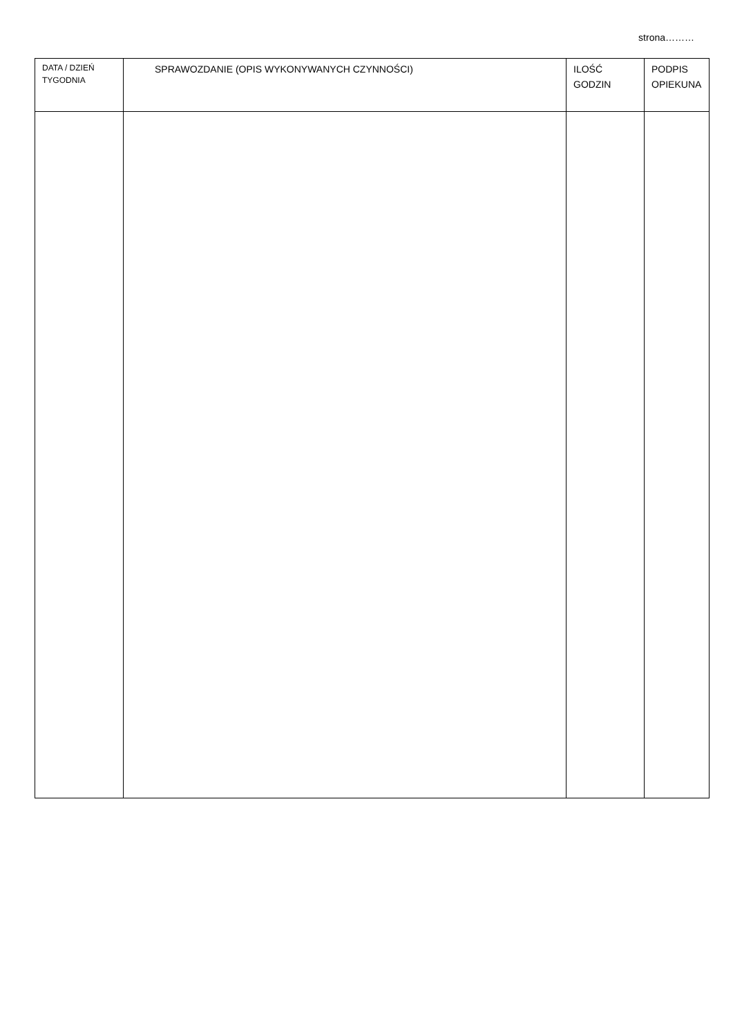strona………
| DATA / DZIEŃ TYGODNIA | SPRAWOZDANIE (OPIS WYKONYWANYCH CZYNNOŚCI) | ILOŚĆ GODZIN | PODPIS OPIEKUNA |
| --- | --- | --- | --- |